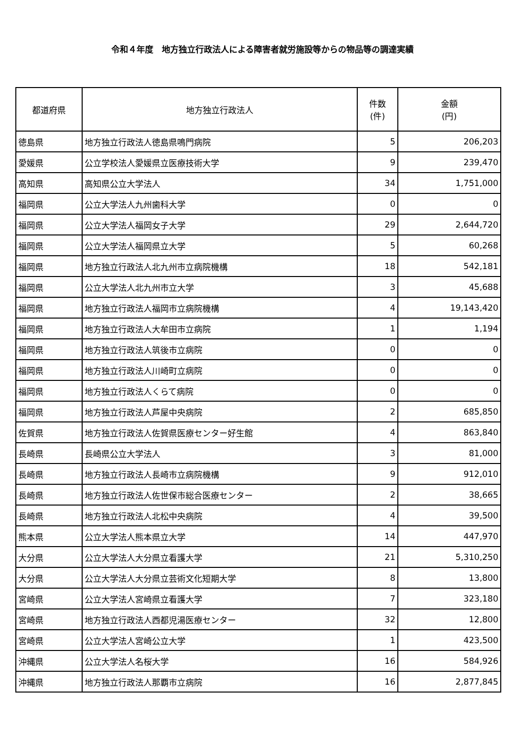令和４年度　地方独立行政法人による障害者就労施設等からの物品等の調達実績
| 都道府県 | 地方独立行政法人 | 件数 (件) | 金額 (円) |
| --- | --- | --- | --- |
| 徳島県 | 地方独立行政法人徳島県鳴門病院 | 5 | 206,203 |
| 愛媛県 | 公立学校法人愛媛県立医療技術大学 | 9 | 239,470 |
| 高知県 | 高知県公立大学法人 | 34 | 1,751,000 |
| 福岡県 | 公立大学法人九州歯科大学 | 0 | 0 |
| 福岡県 | 公立大学法人福岡女子大学 | 29 | 2,644,720 |
| 福岡県 | 公立大学法人福岡県立大学 | 5 | 60,268 |
| 福岡県 | 地方独立行政法人北九州市立病院機構 | 18 | 542,181 |
| 福岡県 | 公立大学法人北九州市立大学 | 3 | 45,688 |
| 福岡県 | 地方独立行政法人福岡市立病院機構 | 4 | 19,143,420 |
| 福岡県 | 地方独立行政法人大牟田市立病院 | 1 | 1,194 |
| 福岡県 | 地方独立行政法人筑後市立病院 | 0 | 0 |
| 福岡県 | 地方独立行政法人川崎町立病院 | 0 | 0 |
| 福岡県 | 地方独立行政法人くらて病院 | 0 | 0 |
| 福岡県 | 地方独立行政法人芦屋中央病院 | 2 | 685,850 |
| 佐賀県 | 地方独立行政法人佐賀県医療センター好生館 | 4 | 863,840 |
| 長崎県 | 長崎県公立大学法人 | 3 | 81,000 |
| 長崎県 | 地方独立行政法人長崎市立病院機構 | 9 | 912,010 |
| 長崎県 | 地方独立行政法人佐世保市総合医療センター | 2 | 38,665 |
| 長崎県 | 地方独立行政法人北松中央病院 | 4 | 39,500 |
| 熊本県 | 公立大学法人熊本県立大学 | 14 | 447,970 |
| 大分県 | 公立大学法人大分県立看護大学 | 21 | 5,310,250 |
| 大分県 | 公立大学法人大分県立芸術文化短期大学 | 8 | 13,800 |
| 宮崎県 | 公立大学法人宮崎県立看護大学 | 7 | 323,180 |
| 宮崎県 | 地方独立行政法人西都児湯医療センター | 32 | 12,800 |
| 宮崎県 | 公立大学法人宮崎公立大学 | 1 | 423,500 |
| 沖縄県 | 公立大学法人名桜大学 | 16 | 584,926 |
| 沖縄県 | 地方独立行政法人那覇市立病院 | 16 | 2,877,845 |